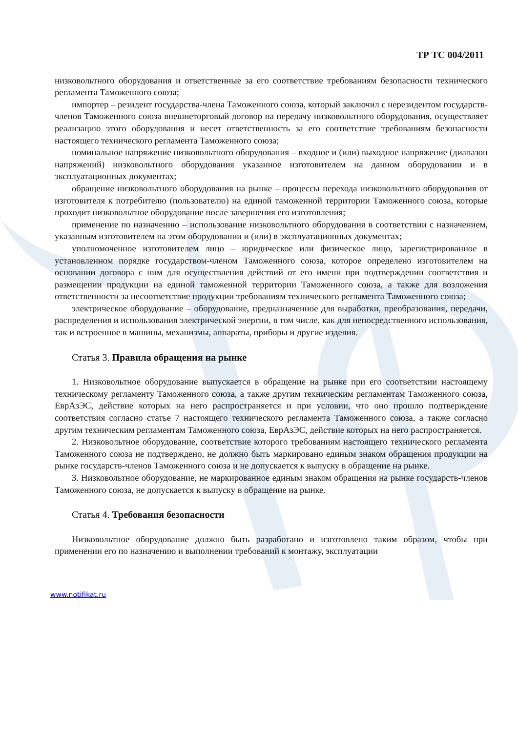ТР ТС 004/2011
низковольтного оборудования и ответственные за его соответствие требованиям безопасности технического регламента Таможенного союза;
импортер – резидент государства-члена Таможенного союза, который заключил с нерезидентом государств-членов Таможенного союза внешнеторговый договор на передачу низковольтного оборудования, осуществляет реализацию этого оборудования и несет ответственность за его соответствие требованиям безопасности настоящего технического регламента Таможенного союза;
номинальное напряжение низковольтного оборудования – входное и (или) выходное напряжение (диапазон напряжений) низковольтного оборудования указанное изготовителем на данном оборудовании и в эксплуатационных документах;
обращение низковольтного оборудования на рынке – процессы перехода низковольтного оборудования от изготовителя к потребителю (пользователю) на единой таможенной территории Таможенного союза, которые проходит низковольтное оборудование после завершения его изготовления;
применение по назначению – использование низковольтного оборудования в соответствии с назначением, указанным изготовителем на этом оборудовании и (или) в эксплуатационных документах;
уполномоченное изготовителем лицо – юридическое или физическое лицо, зарегистрированное в установленном порядке государством-членом Таможенного союза, которое определено изготовителем на основании договора с ним для осуществления действий от его имени при подтверждении соответствия и размещении продукции на единой таможенной территории Таможенного союза, а также для возложения ответственности за несоответствие продукции требованиям технического регламента Таможенного союза;
электрическое оборудование – оборудование, предназначенное для выработки, преобразования, передачи, распределения и использования электрической энергии, в том числе, как для непосредственного использования, так и встроенное в машины, механизмы, аппараты, приборы и другие изделия.
Статья 3. Правила обращения на рынке
1. Низковольтное оборудование выпускается в обращение на рынке при его соответствии настоящему техническому регламенту Таможенного союза, а также другим техническим регламентам Таможенного союза, ЕврАзЭС, действие которых на него распространяется и при условии, что оно прошло подтверждение соответствия согласно статье 7 настоящего технического регламента Таможенного союза, а также согласно другим техническим регламентам Таможенного союза, ЕврАзЭС, действие которых на него распространяется.
2. Низковольтное оборудование, соответствие которого требованиям настоящего технического регламента Таможенного союза не подтверждено, не должно быть маркировано единым знаком обращения продукции на рынке государств-членов Таможенного союза и не допускается к выпуску в обращение на рынке.
3. Низковольтное оборудование, не маркированное единым знаком обращения на рынке государств-членов Таможенного союза, не допускается к выпуску в обращение на рынке.
Статья 4. Требования безопасности
Низковольтное оборудование должно быть разработано и изготовлено таким образом, чтобы при применении его по назначению и выполнении требований к монтажу, эксплуатации
www.notifikat.ru